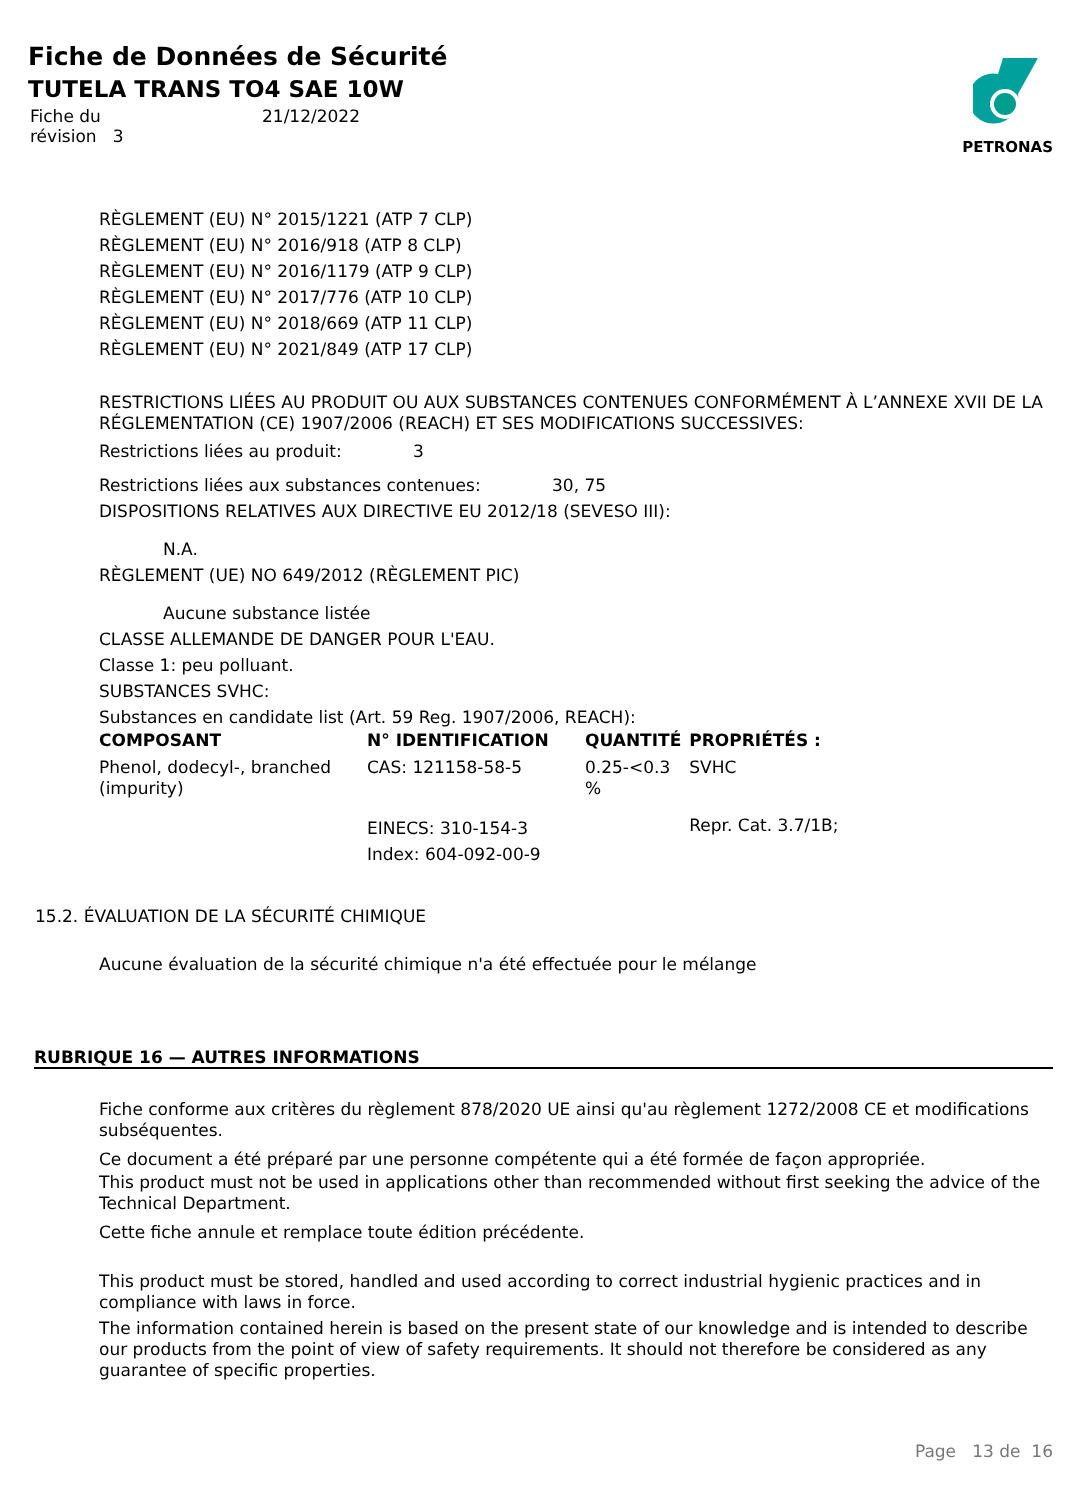Fiche de Données de Sécurité
TUTELA TRANS TO4 SAE 10W
| Fiche du révision 3 | 21/12/2022 |
PETRONAS
RÈGLEMENT (EU) N° 2015/1221 (ATP 7 CLP)
RÈGLEMENT (EU) N° 2016/918 (ATP 8 CLP)
RÈGLEMENT (EU) N° 2016/1179 (ATP 9 CLP)
RÈGLEMENT (EU) N° 2017/776 (ATP 10 CLP)
RÈGLEMENT (EU) N° 2018/669 (ATP 11 CLP)
RÈGLEMENT (EU) N° 2021/849 (ATP 17 CLP)
RESTRICTIONS LIÉES AU PRODUIT OU AUX SUBSTANCES CONTENUES CONFORMÉMENT À L’ANNEXE XVII DE LA RÉGLEMENTATION (CE) 1907/2006 (REACH) ET SES MODIFICATIONS SUCCESSIVES:
Restrictions liées au produit: 3
Restrictions liées aux substances contenues: 30, 75
DISPOSITIONS RELATIVES AUX DIRECTIVE EU 2012/18 (SEVESO III):
N.A.
RÈGLEMENT (UE) NO 649/2012 (RÈGLEMENT PIC)
Aucune substance listée
CLASSE ALLEMANDE DE DANGER POUR L'EAU.
Classe 1: peu polluant.
SUBSTANCES SVHC:
Substances en candidate list (Art. 59 Reg. 1907/2006, REACH):
| COMPOSANT | N° IDENTIFICATION | QUANTITÉ | PROPRIÉTÉS : |
| --- | --- | --- | --- |
| Phenol, dodecyl-, branched (impurity) | CAS: 121158-58-5 | 0.25-<0.3 % | SVHC |
| | EINECS: 310-154-3 Index: 604-092-00-9 | | Repr. Cat. 3.7/1B; |
15.2. ÉVALUATION DE LA SÉCURITÉ CHIMIQUE
Aucune évaluation de la sécurité chimique n'a été effectuée pour le mélange
RUBRIQUE 16 — AUTRES INFORMATIONS
Fiche conforme aux critères du règlement 878/2020 UE ainsi qu'au règlement 1272/2008 CE et modifications subséquentes.
Ce document a été préparé par une personne compétente qui a été formée de façon appropriée.
This product must not be used in applications other than recommended without first seeking the advice of the Technical Department.
Cette fiche annule et remplace toute édition précédente.
This product must be stored, handled and used according to correct industrial hygienic practices and in compliance with laws in force.
The information contained herein is based on the present state of our knowledge and is intended to describe our products from the point of view of safety requirements. It should not therefore be considered as any guarantee of specific properties.
Page 13 de 16